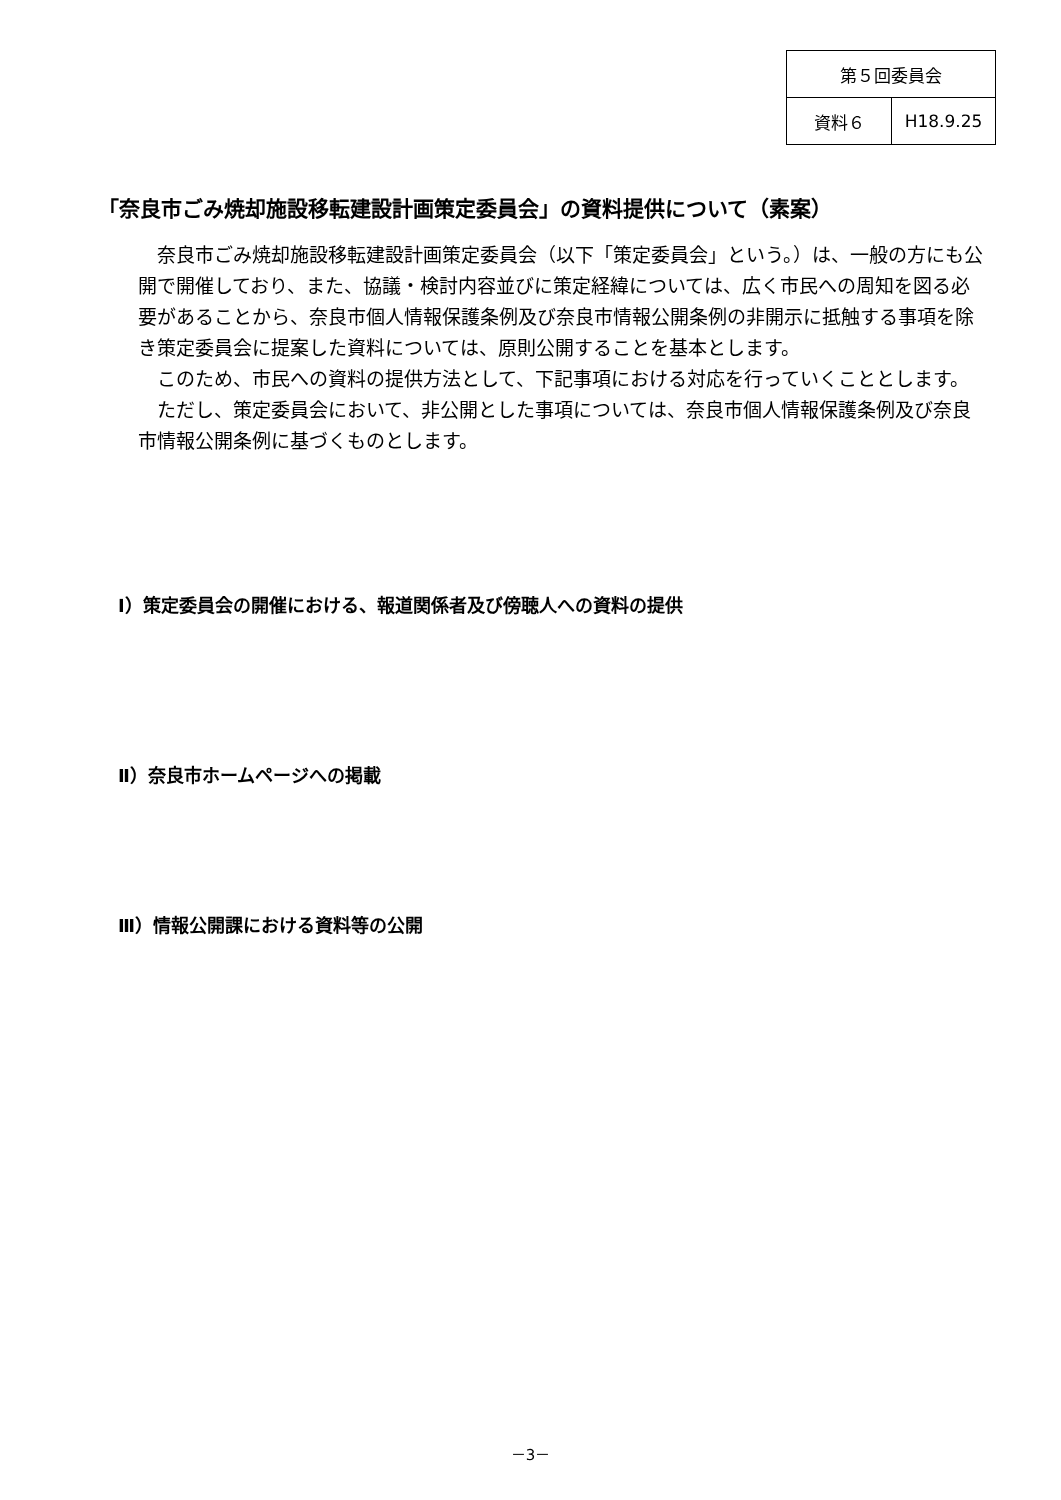| 第５回委員会 | |
| 資料６ | H18.9.25 |
「奈良市ごみ焼却施設移転建設計画策定委員会」の資料提供について（素案）
奈良市ごみ焼却施設移転建設計画策定委員会（以下「策定委員会」という。）は、一般の方にも公開で開催しており、また、協議・検討内容並びに策定経緯については、広く市民への周知を図る必要があることから、奈良市個人情報保護条例及び奈良市情報公開条例の非開示に抵触する事項を除き策定委員会に提案した資料については、原則公開することを基本とします。
このため、市民への資料の提供方法として、下記事項における対応を行っていくこととします。
ただし、策定委員会において、非公開とした事項については、奈良市個人情報保護条例及び奈良市情報公開条例に基づくものとします。
Ⅰ）策定委員会の開催における、報道関係者及び傍聴人への資料の提供
Ⅱ）奈良市ホームページへの掲載
Ⅲ）情報公開課における資料等の公開
－3－